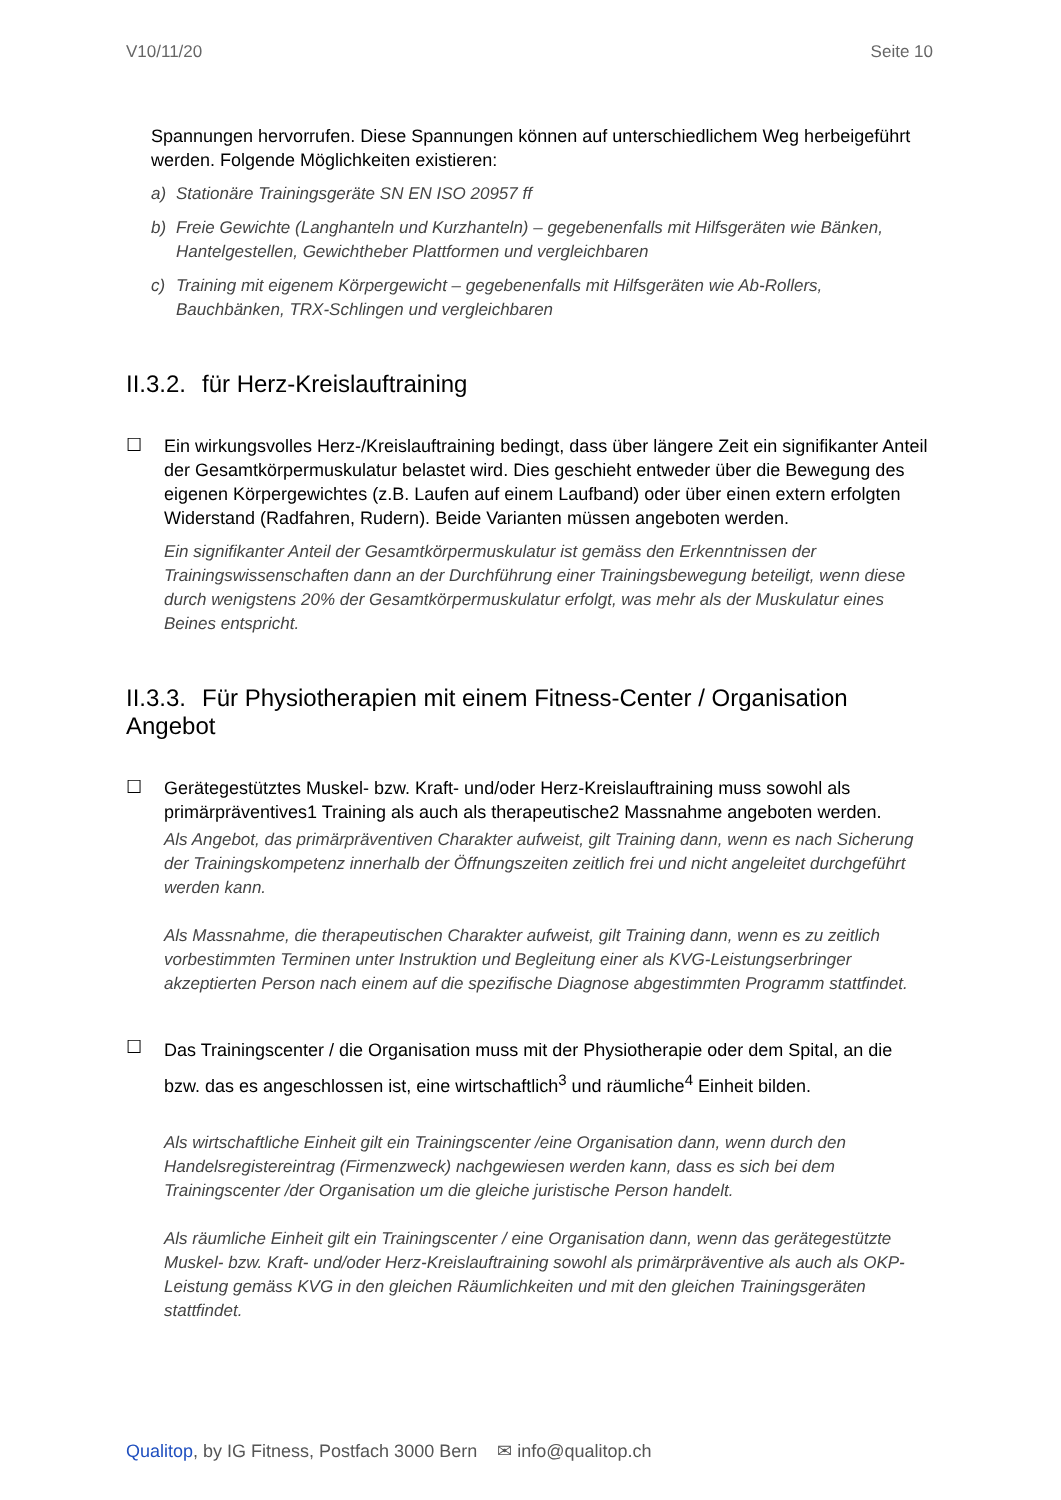V10/11/20 Seite 10
Spannungen hervorrufen. Diese Spannungen können auf unterschiedlichem Weg herbeigeführt werden. Folgende Möglichkeiten existieren:
a) Stationäre Trainingsgeräte SN EN ISO 20957 ff
b) Freie Gewichte (Langhanteln und Kurzhanteln) – gegebenenfalls mit Hilfsgeräten wie Bänken, Hantelgestellen, Gewichtheber Plattformen und vergleichbaren
c) Training mit eigenem Körpergewicht – gegebenenfalls mit Hilfsgeräten wie Ab-Rollers, Bauchbänken, TRX-Schlingen und vergleichbaren
II.3.2. für Herz-Kreislauftraining
☐
Ein wirkungsvolles Herz-/Kreislauftraining bedingt, dass über längere Zeit ein signifikanter Anteil der Gesamtkörpermuskulatur belastet wird. Dies geschieht entweder über die Bewegung des eigenen Körpergewichtes (z.B. Laufen auf einem Laufband) oder über einen extern erfolgten Widerstand (Radfahren, Rudern). Beide Varianten müssen angeboten werden.
Ein signifikanter Anteil der Gesamtkörpermuskulatur ist gemäss den Erkenntnissen der Trainingswissenschaften dann an der Durchführung einer Trainingsbewegung beteiligt, wenn diese durch wenigstens 20% der Gesamtkörpermuskulatur erfolgt, was mehr als der Muskulatur eines Beines entspricht.
II.3.3. Für Physiotherapien mit einem Fitness-Center / Organisation Angebot
☐
Gerätegestütztes Muskel- bzw. Kraft- und/oder Herz-Kreislauftraining muss sowohl als primärpräventives1 Training als auch als therapeutische2 Massnahme angeboten werden.
Als Angebot, das primärpräventiven Charakter aufweist, gilt Training dann, wenn es nach Sicherung der Trainingskompetenz innerhalb der Öffnungszeiten zeitlich frei und nicht angeleitet durchgeführt werden kann.
Als Massnahme, die therapeutischen Charakter aufweist, gilt Training dann, wenn es zu zeitlich vorbestimmten Terminen unter Instruktion und Begleitung einer als KVG-Leistungserbringer akzeptierten Person nach einem auf die spezifische Diagnose abgestimmten Programm stattfindet.
☐
Das Trainingscenter / die Organisation muss mit der Physiotherapie oder dem Spital, an die bzw. das es angeschlossen ist, eine wirtschaftlich<sup>3</sup> und räumliche<sup>4</sup> Einheit bilden.
Als wirtschaftliche Einheit gilt ein Trainingscenter /eine Organisation dann, wenn durch den Handelsregistereintrag (Firmenzweck) nachgewiesen werden kann, dass es sich bei dem Trainingscenter /der Organisation um die gleiche juristische Person handelt.
Als räumliche Einheit gilt ein Trainingscenter / eine Organisation dann, wenn das gerätegestützte Muskel- bzw. Kraft- und/oder Herz-Kreislauftraining sowohl als primärpräventive als auch als OKP-Leistung gemäss KVG in den gleichen Räumlichkeiten und mit den gleichen Trainingsgeräten stattfindet.
Qualitop, by IG Fitness, Postfach 3000 Bern ✉ info@qualitop.ch